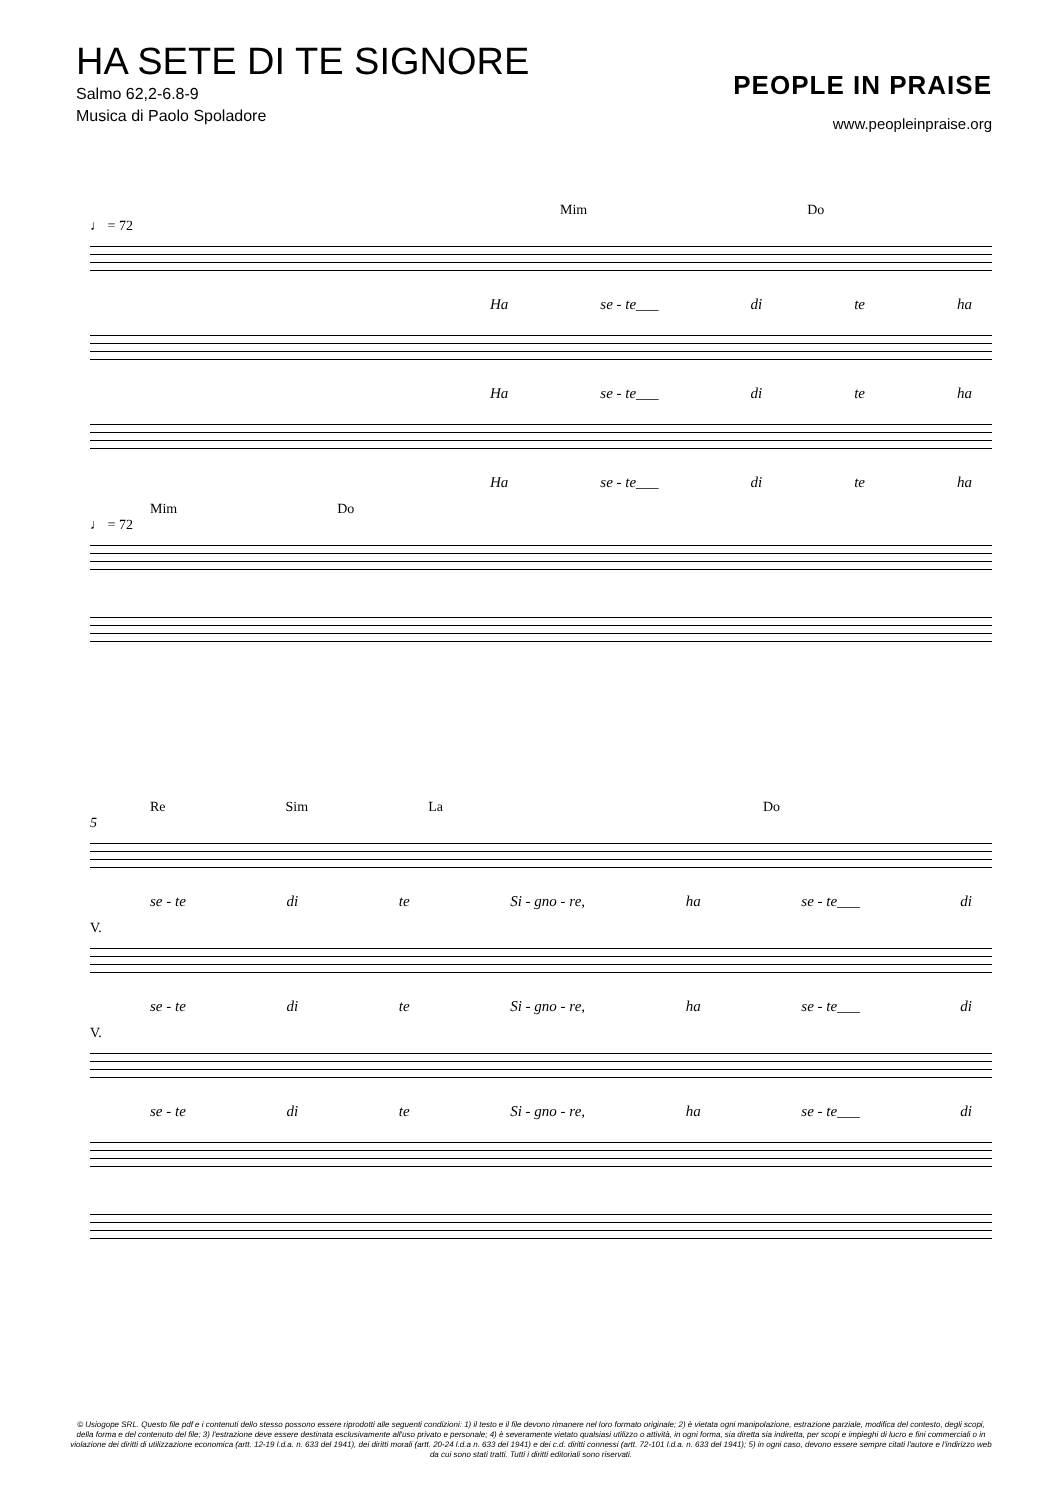HA SETE DI TE SIGNORE
Salmo 62,2-6.8-9
Musica di Paolo Spoladore
PEOPLE IN PRAISE
www.peopleinpraise.org
Mim Do
♩ = 72
Ha se - te___ di te ha
Ha se - te___ di te ha
Ha se - te___ di te ha
Mim Do
♩ = 72
Re Sim La Do
5
se - te di te Si - gno - re, ha se - te___ di
V.
se - te di te Si - gno - re, ha se - te___ di
V.
se - te di te Si - gno - re, ha se - te___ di
© Usiogope SRL. Questo file pdf e i contenuti dello stesso possono essere riprodotti alle seguenti condizioni: 1) il testo e il file devono rimanere nel loro formato originale; 2) è vietata ogni manipolazione, estrazione parziale, modifica del contesto, degli scopi, della forma e del contenuto del file; 3) l'estrazione deve essere destinata esclusivamente all'uso privato e personale; 4) è severamente vietato qualsiasi utilizzo o attività, in ogni forma, sia diretta sia indiretta, per scopi e impieghi di lucro e fini commerciali o in violazione dei diritti di utilizzazione economica (artt. 12-19 l.d.a. n. 633 del 1941), dei diritti morali (artt. 20-24 l.d.a n. 633 del 1941) e dei c.d. diritti connessi (artt. 72-101 l.d.a. n. 633 del 1941); 5) in ogni caso, devono essere sempre citati l'autore e l'indirizzo web da cui sono stati tratti. Tutti i diritti editoriali sono riservati.